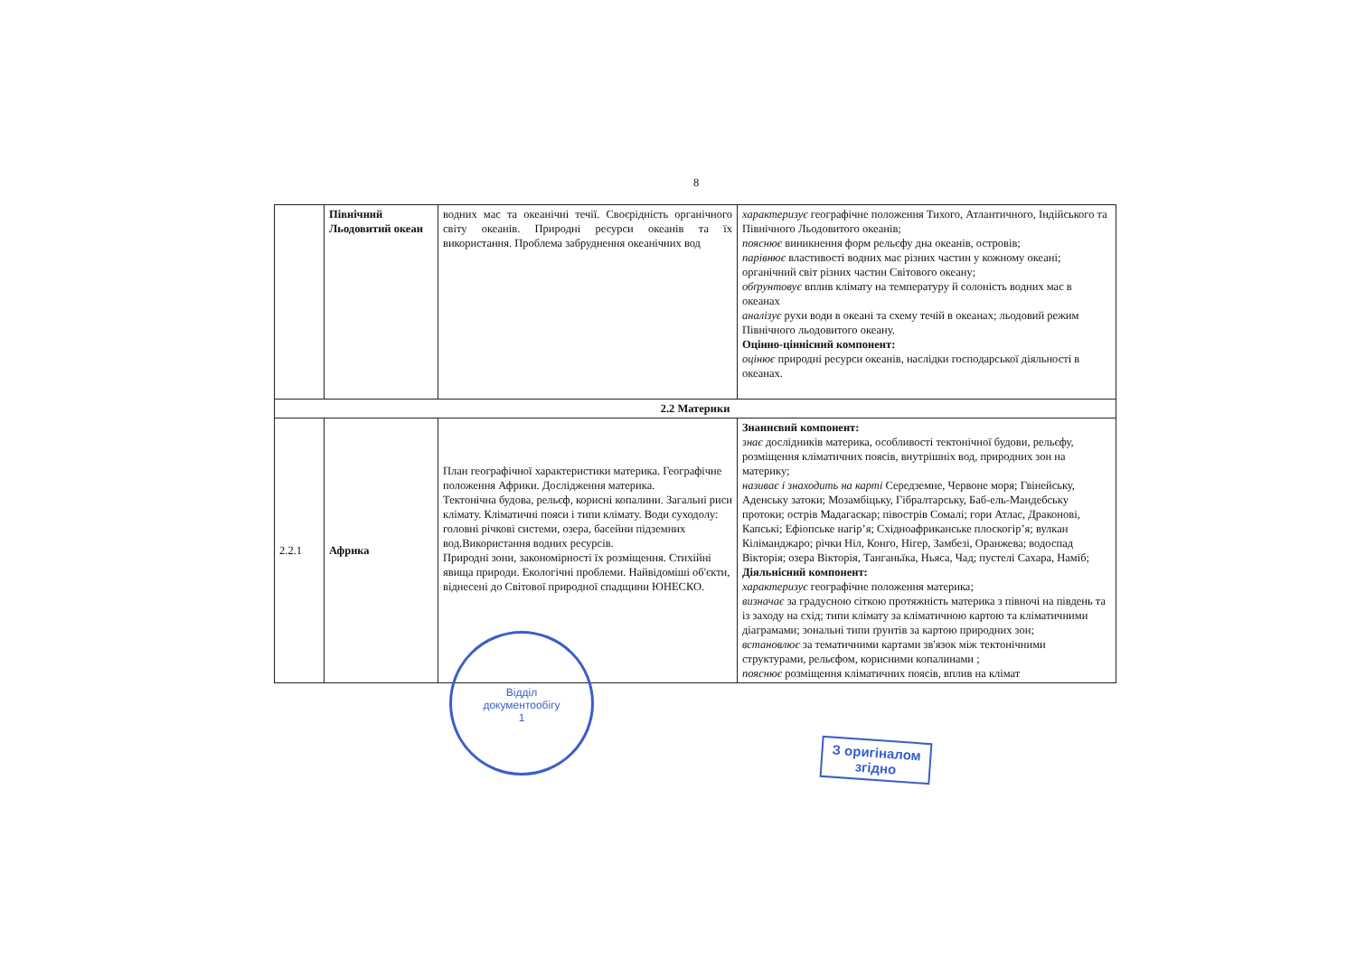8
| | Північний Льодовитий океан | водних мас та океанічні течії. Своєрідність органічного світу океанів. Природні ресурси океанів та їх використання. Проблема забруднення океанічних вод | характеризує географічне положення Тихого, Атлантичного, Індійського та Північного Льодовитого океанів; пояснює виникнення форм рельєфу дна океанів, островів; парівнює властивості водних мас різних частин у кожному океані; органічний світ різних частин Світового океану; обґрунтовує вплив клімату на температуру й солоність водних мас в океанах аналізує рухи води в океані та схему течій в океанах; льодовий режим Північного льодовитого океану. Оцінно-ціннісний компонент: оцінює природні ресурси океанів, наслідки господарської діяльності в океанах. |
| 2.2 Материки | | | |
| 2.2.1 | Африка | План географічної характеристики материка. Географічне положення Африки. Дослідження материка. Тектонічна будова, рельєф, корисні копалини. Загальні риси клімату. Кліматичні пояси і типи клімату. Води суходолу: головні річкові системи, озера, басейни підземних вод.Використання водних ресурсів. Природні зони, закономірності їх розміщення. Стихійні явища природи. Екологічні проблеми. Найвідоміші об'єкти, віднесені до Світової природної спадщини ЮНЕСКО. | Знаннєвий компонент: знає дослідників материка, особливості тектонічної будови, рельєфу, розміщення кліматичних поясів, внутрішніх вод, природних зон на материку; називає і знаходить на карті Середземне, Червоне моря; Гвінейську, Аденську затоки; Мозамбіцьку, Гібралтарську, Баб-ель-Мандебську протоки; острів Мадагаскар; півострів Сомалі; гори Атлас, Драконові, Капські; Ефіопське нагір’я; Східноафриканське плоскогір’я; вулкан Кіліманджаро; річки Ніл, Конго, Нігер, Замбезі, Оранжева; водоспад Вікторія; озера Вікторія, Танганьїка, Ньяса, Чад; пустелі Сахара, Наміб; Діяльнісний компонент: характеризує географічне положення материка; визначає за градусною сіткою протяжність материка з півночі на південь та із заходу на схід; типи клімату за кліматичною картою та кліматичними діаграмами; зональні типи ґрунтів за картою природних зон; встановлює за тематичними картами зв'язок між тектонічними структурами, рельєфом, корисними копалинами ; пояснює розміщення кліматичних поясів, вплив на клімат |
Відділ
документообігу
1
З оригіналом
згідно